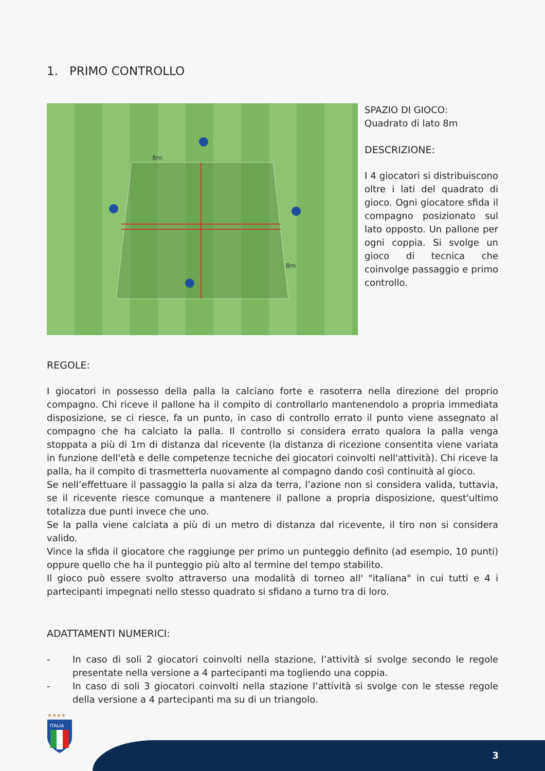1. PRIMO CONTROLLO
8m
8m
SPAZIO DI GIOCO:
Quadrato di lato 8m
DESCRIZIONE:
I 4 giocatori si distribuiscono oltre i lati del quadrato di gioco. Ogni giocatore sfida il compagno posizionato sul lato opposto. Un pallone per ogni coppia. Si svolge un gioco di tecnica che coinvolge passaggio e primo controllo.
REGOLE:
I giocatori in possesso della palla la calciano forte e rasoterra nella direzione del proprio compagno. Chi riceve il pallone ha il compito di controllarlo mantenendolo a propria immediata disposizione, se ci riesce, fa un punto, in caso di controllo errato il punto viene assegnato al compagno che ha calciato la palla. Il controllo si considera errato qualora la palla venga stoppata a più di 1m di distanza dal ricevente (la distanza di ricezione consentita viene variata in funzione dell'età e delle competenze tecniche dei giocatori coinvolti nell'attività). Chi riceve la palla, ha il compito di trasmetterla nuovamente al compagno dando così continuità al gioco.
Se nell’effettuare il passaggio la palla si alza da terra, l’azione non si considera valida, tuttavia, se il ricevente riesce comunque a mantenere il pallone a propria disposizione, quest'ultimo totalizza due punti invece che uno.
Se la palla viene calciata a più di un metro di distanza dal ricevente, il tiro non si considera valido.
Vince la sfida il giocatore che raggiunge per primo un punteggio definito (ad esempio, 10 punti) oppure quello che ha il punteggio più alto al termine del tempo stabilito.
Il gioco può essere svolto attraverso una modalità di torneo all' "italiana" in cui tutti e 4 i partecipanti impegnati nello stesso quadrato si sfidano a turno tra di loro.
ADATTAMENTI NUMERICI:
- In caso di soli 2 giocatori coinvolti nella stazione, l’attività si svolge secondo le regole presentate nella versione a 4 partecipanti ma togliendo una coppia.
- In caso di soli 3 giocatori coinvolti nella stazione l’attività si svolge con le stesse regole della versione a 4 partecipanti ma su di un triangolo.
★★★★
ITALIA
3